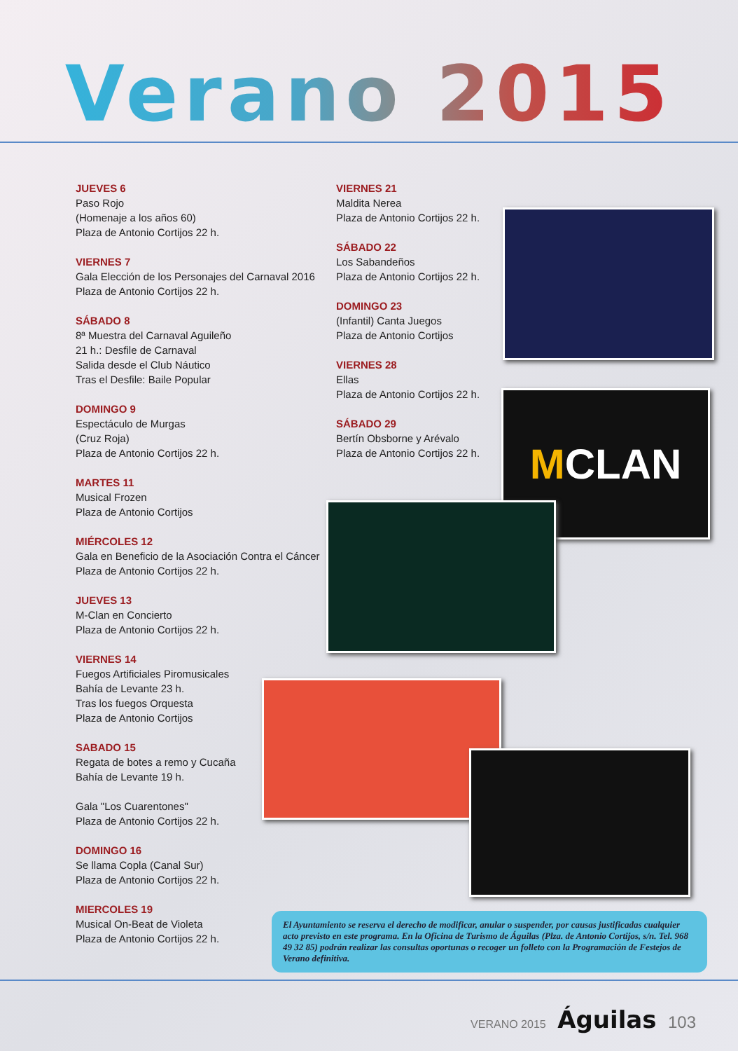Verano 2015
JUEVES 6
Paso Rojo
(Homenaje a los años 60)
Plaza de Antonio Cortijos 22 h.
VIERNES 7
Gala Elección de los Personajes del Carnaval 2016
Plaza de Antonio Cortijos 22 h.
SÁBADO 8
8ª Muestra del Carnaval Aguileño
21 h.: Desfile de Carnaval
Salida desde el Club Náutico
Tras el Desfile: Baile Popular
DOMINGO 9
Espectáculo de Murgas
(Cruz Roja)
Plaza de Antonio Cortijos 22 h.
MARTES 11
Musical Frozen
Plaza de Antonio Cortijos
MIÉRCOLES 12
Gala en Beneficio de la Asociación Contra el Cáncer
Plaza de Antonio Cortijos 22 h.
JUEVES 13
M-Clan en Concierto
Plaza de Antonio Cortijos 22 h.
VIERNES 14
Fuegos Artificiales Piromusicales
Bahía de Levante 23 h.
Tras los fuegos Orquesta
Plaza de Antonio Cortijos
SABADO 15
Regata de botes a remo y Cucaña
Bahía de Levante 19 h.
Gala "Los Cuarentones"
Plaza de Antonio Cortijos 22 h.
DOMINGO 16
Se llama Copla (Canal Sur)
Plaza de Antonio Cortijos 22 h.
MIERCOLES 19
Musical On-Beat de Violeta
Plaza de Antonio Cortijos 22 h.
VIERNES 21
Maldita Nerea
Plaza de Antonio Cortijos 22 h.
SÁBADO 22
Los Sabandeños
Plaza de Antonio Cortijos 22 h.
DOMINGO 23
(Infantil) Canta Juegos
Plaza de Antonio Cortijos
VIERNES 28
Ellas
Plaza de Antonio Cortijos 22 h.
SÁBADO 29
Bertín Obsborne y Arévalo
Plaza de Antonio Cortijos 22 h.
MCLAN
El Ayuntamiento se reserva el derecho de modificar, anular o suspender, por causas justificadas cualquier acto previsto en este programa. En la Oficina de Turismo de Águilas (Plza. de Antonio Cortijos, s/n. Tel. 968 49 32 85) podrán realizar las consultas oportunas o recoger un folleto con la Programación de Festejos de Verano definitiva.
VERANO 2015 Águilas 103